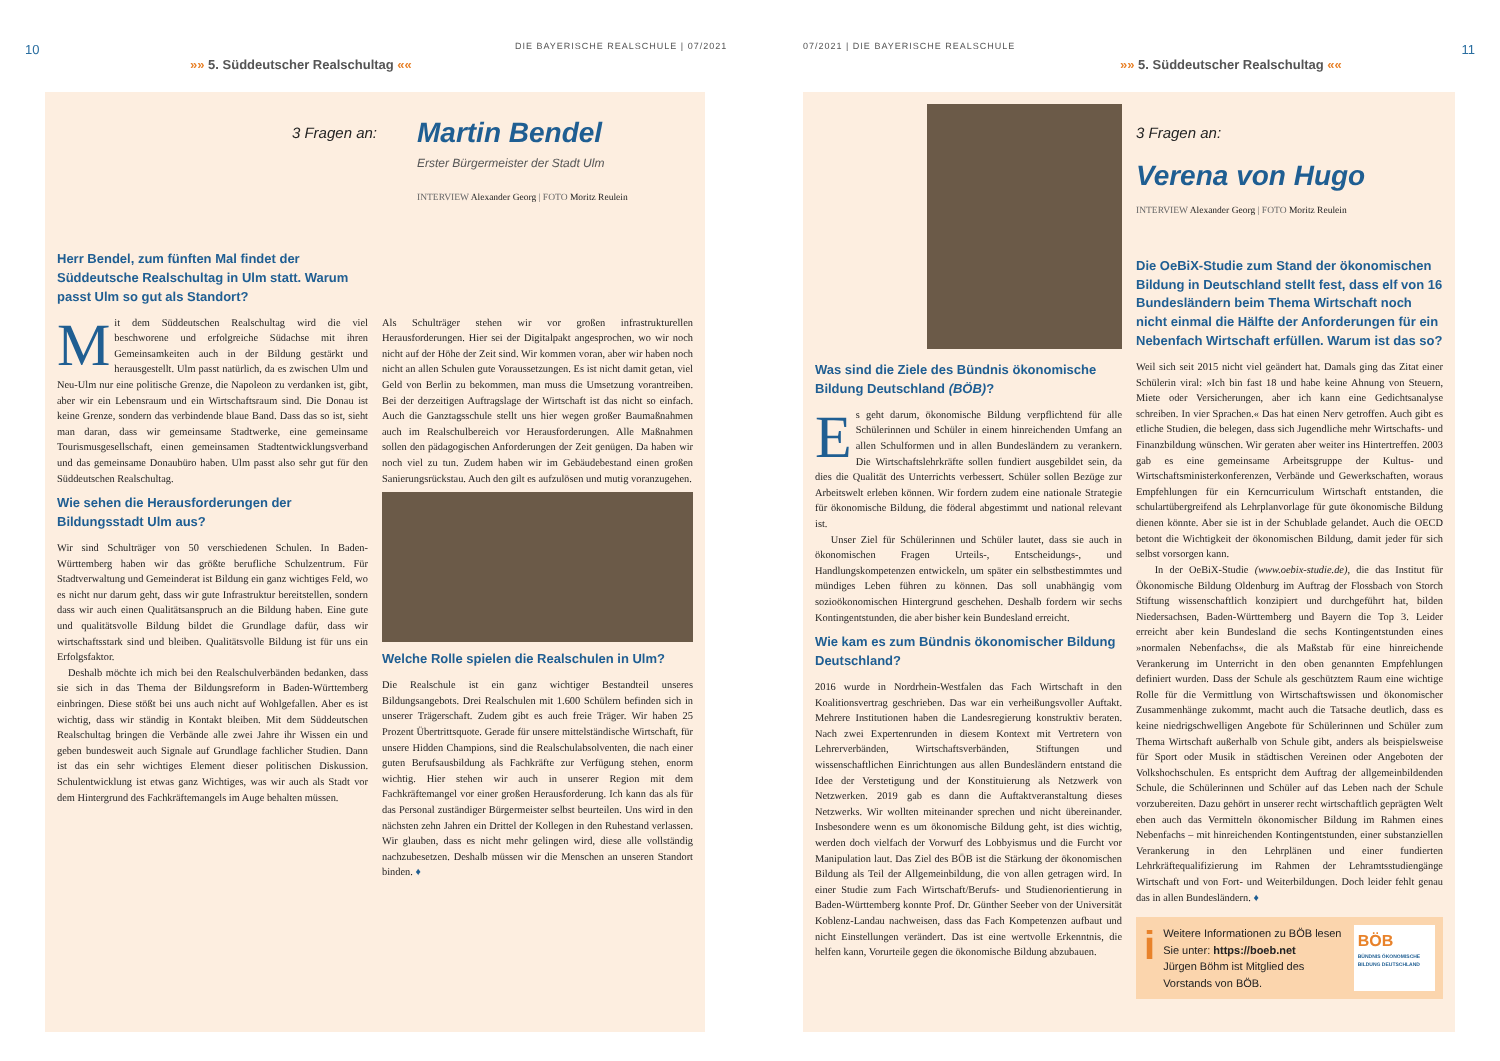10
»» 5. Süddeutscher Realschultag ««
DIE BAYERISCHE REALSCHULE | 07/2021
3 Fragen an:
Martin Bendel
Erster Bürgermeister der Stadt Ulm
INTERVIEW Alexander Georg | FOTO Moritz Reulein
Herr Bendel, zum fünften Mal findet der Süddeutsche Realschultag in Ulm statt. Warum passt Ulm so gut als Standort?
Mit dem Süddeutschen Realschultag wird die viel beschworene und erfolgreiche Südachse mit ihren Gemeinsamkeiten auch in der Bildung gestärkt und herausgestellt. Ulm passt natürlich, da es zwischen Ulm und Neu-Ulm nur eine politische Grenze, die Napoleon zu verdanken ist, gibt, aber wir ein Lebensraum und ein Wirtschaftsraum sind. Die Donau ist keine Grenze, sondern das verbindende blaue Band. Dass das so ist, sieht man daran, dass wir gemeinsame Stadtwerke, eine gemeinsame Tourismusgesellschaft, einen gemeinsamen Stadtentwicklungsverband und das gemeinsame Donaubüro haben. Ulm passt also sehr gut für den Süddeutschen Realschultag.
Wie sehen die Herausforderungen der Bildungsstadt Ulm aus?
Wir sind Schulträger von 50 verschiedenen Schulen. In Baden-Württemberg haben wir das größte berufliche Schulzentrum. Für Stadtverwaltung und Gemeinderat ist Bildung ein ganz wichtiges Feld, wo es nicht nur darum geht, dass wir gute Infrastruktur bereitstellen, sondern dass wir auch einen Qualitätsanspruch an die Bildung haben. Eine gute und qualitätsvolle Bildung bildet die Grundlage dafür, dass wir wirtschaftsstark sind und bleiben. Qualitätsvolle Bildung ist für uns ein Erfolgsfaktor.
Deshalb möchte ich mich bei den Realschulverbänden bedanken, dass sie sich in das Thema der Bildungsreform in Baden-Württemberg einbringen. Diese stößt bei uns auch nicht auf Wohlgefallen. Aber es ist wichtig, dass wir ständig in Kontakt bleiben. Mit dem Süddeutschen Realschultag bringen die Verbände alle zwei Jahre ihr Wissen ein und geben bundesweit auch Signale auf Grundlage fachlicher Studien. Dann ist das ein sehr wichtiges Element dieser politischen Diskussion. Schulentwicklung ist etwas ganz Wichtiges, was wir auch als Stadt vor dem Hintergrund des Fachkräftemangels im Auge behalten müssen.
Als Schulträger stehen wir vor großen infrastrukturellen Herausforderungen. Hier sei der Digitalpakt angesprochen, wo wir noch nicht auf der Höhe der Zeit sind. Wir kommen voran, aber wir haben noch nicht an allen Schulen gute Voraussetzungen. Es ist nicht damit getan, viel Geld von Berlin zu bekommen, man muss die Umsetzung vorantreiben. Bei der derzeitigen Auftragslage der Wirtschaft ist das nicht so einfach. Auch die Ganztagsschule stellt uns hier wegen großer Baumaßnahmen auch im Realschulbereich vor Herausforderungen. Alle Maßnahmen sollen den pädagogischen Anforderungen der Zeit genügen. Da haben wir noch viel zu tun. Zudem haben wir im Gebäudebestand einen großen Sanierungsrückstau. Auch den gilt es aufzulösen und mutig voranzugehen.
Welche Rolle spielen die Realschulen in Ulm?
Die Realschule ist ein ganz wichtiger Bestandteil unseres Bildungsangebots. Drei Realschulen mit 1.600 Schülern befinden sich in unserer Trägerschaft. Zudem gibt es auch freie Träger. Wir haben 25 Prozent Übertrittsquote. Gerade für unsere mittelständische Wirtschaft, für unsere Hidden Champions, sind die Realschulabsolventen, die nach einer guten Berufsausbildung als Fachkräfte zur Verfügung stehen, enorm wichtig. Hier stehen wir auch in unserer Region mit dem Fachkräftemangel vor einer großen Herausforderung. Ich kann das als für das Personal zuständiger Bürgermeister selbst beurteilen. Uns wird in den nächsten zehn Jahren ein Drittel der Kollegen in den Ruhestand verlassen. Wir glauben, dass es nicht mehr gelingen wird, diese alle vollständig nachzubesetzen. Deshalb müssen wir die Menschen an unseren Standort binden. ♦
07/2021 | DIE BAYERISCHE REALSCHULE
»» 5. Süddeutscher Realschultag ««
11
Was sind die Ziele des Bündnis ökonomische Bildung Deutschland (BÖB)?
Es geht darum, ökonomische Bildung verpflichtend für alle Schülerinnen und Schüler in einem hinreichenden Umfang an allen Schulformen und in allen Bundesländern zu verankern. Die Wirtschaftslehrkräfte sollen fundiert ausgebildet sein, da dies die Qualität des Unterrichts verbessert. Schüler sollen Bezüge zur Arbeitswelt erleben können. Wir fordern zudem eine nationale Strategie für ökonomische Bildung, die föderal abgestimmt und national relevant ist.
Unser Ziel für Schülerinnen und Schüler lautet, dass sie auch in ökonomischen Fragen Urteils-, Entscheidungs-, und Handlungskompetenzen entwickeln, um später ein selbstbestimmtes und mündiges Leben führen zu können. Das soll unabhängig vom sozioökonomischen Hintergrund geschehen. Deshalb fordern wir sechs Kontingentstunden, die aber bisher kein Bundesland erreicht.
Wie kam es zum Bündnis ökonomischer Bildung Deutschland?
2016 wurde in Nordrhein-Westfalen das Fach Wirtschaft in den Koalitionsvertrag geschrieben. Das war ein verheißungsvoller Auftakt. Mehrere Institutionen haben die Landesregierung konstruktiv beraten. Nach zwei Expertenrunden in diesem Kontext mit Vertretern von Lehrerverbänden, Wirtschaftsverbänden, Stiftungen und wissenschaftlichen Einrichtungen aus allen Bundesländern entstand die Idee der Verstetigung und der Konstituierung als Netzwerk von Netzwerken. 2019 gab es dann die Auftaktveranstaltung dieses Netzwerks. Wir wollten miteinander sprechen und nicht übereinander. Insbesondere wenn es um ökonomische Bildung geht, ist dies wichtig, werden doch vielfach der Vorwurf des Lobbyismus und die Furcht vor Manipulation laut. Das Ziel des BÖB ist die Stärkung der ökonomischen Bildung als Teil der Allgemeinbildung, die von allen getragen wird. In einer Studie zum Fach Wirtschaft/Berufs- und Studienorientierung in Baden-Württemberg konnte Prof. Dr. Günther Seeber von der Universität Koblenz-Landau nachweisen, dass das Fach Kompetenzen aufbaut und nicht Einstellungen verändert. Das ist eine wertvolle Erkenntnis, die helfen kann, Vorurteile gegen die ökonomische Bildung abzubauen.
3 Fragen an:
Verena von Hugo
INTERVIEW Alexander Georg | FOTO Moritz Reulein
Die OeBiX-Studie zum Stand der ökonomischen Bildung in Deutschland stellt fest, dass elf von 16 Bundesländern beim Thema Wirtschaft noch nicht einmal die Hälfte der Anforderungen für ein Nebenfach Wirtschaft erfüllen. Warum ist das so?
Weil sich seit 2015 nicht viel geändert hat. Damals ging das Zitat einer Schülerin viral: »Ich bin fast 18 und habe keine Ahnung von Steuern, Miete oder Versicherungen, aber ich kann eine Gedichtsanalyse schreiben. In vier Sprachen.« Das hat einen Nerv getroffen. Auch gibt es etliche Studien, die belegen, dass sich Jugendliche mehr Wirtschafts- und Finanzbildung wünschen. Wir geraten aber weiter ins Hintertreffen. 2003 gab es eine gemeinsame Arbeitsgruppe der Kultus- und Wirtschaftsministerkonferenzen, Verbände und Gewerkschaften, woraus Empfehlungen für ein Kerncurriculum Wirtschaft entstanden, die schulartübergreifend als Lehrplanvorlage für gute ökonomische Bildung dienen könnte. Aber sie ist in der Schublade gelandet. Auch die OECD betont die Wichtigkeit der ökonomischen Bildung, damit jeder für sich selbst vorsorgen kann.
In der OeBiX-Studie (www.oebix-studie.de), die das Institut für Ökonomische Bildung Oldenburg im Auftrag der Flossbach von Storch Stiftung wissenschaftlich konzipiert und durchgeführt hat, bilden Niedersachsen, Baden-Württemberg und Bayern die Top 3. Leider erreicht aber kein Bundesland die sechs Kontingentstunden eines »normalen Nebenfachs«, die als Maßstab für eine hinreichende Verankerung im Unterricht in den oben genannten Empfehlungen definiert wurden. Dass der Schule als geschütztem Raum eine wichtige Rolle für die Vermittlung von Wirtschaftswissen und ökonomischer Zusammenhänge zukommt, macht auch die Tatsache deutlich, dass es keine niedrigschwelligen Angebote für Schülerinnen und Schüler zum Thema Wirtschaft außerhalb von Schule gibt, anders als beispielsweise für Sport oder Musik in städtischen Vereinen oder Angeboten der Volkshochschulen. Es entspricht dem Auftrag der allgemeinbildenden Schule, die Schülerinnen und Schüler auf das Leben nach der Schule vorzubereiten. Dazu gehört in unserer recht wirtschaftlich geprägten Welt eben auch das Vermitteln ökonomischer Bildung im Rahmen eines Nebenfachs – mit hinreichenden Kontingentstunden, einer substanziellen Verankerung in den Lehrplänen und einer fundierten Lehrkräftequalifizierung im Rahmen der Lehramtsstudiengänge Wirtschaft und von Fort- und Weiterbildungen. Doch leider fehlt genau das in allen Bundesländern. ♦
i
Weitere Informationen zu BÖB lesen Sie unter: https://boeb.net
Jürgen Böhm ist Mitglied des Vorstands von BÖB.
BÖB
BÜNDNIS ÖKONOMISCHE BILDUNG DEUTSCHLAND